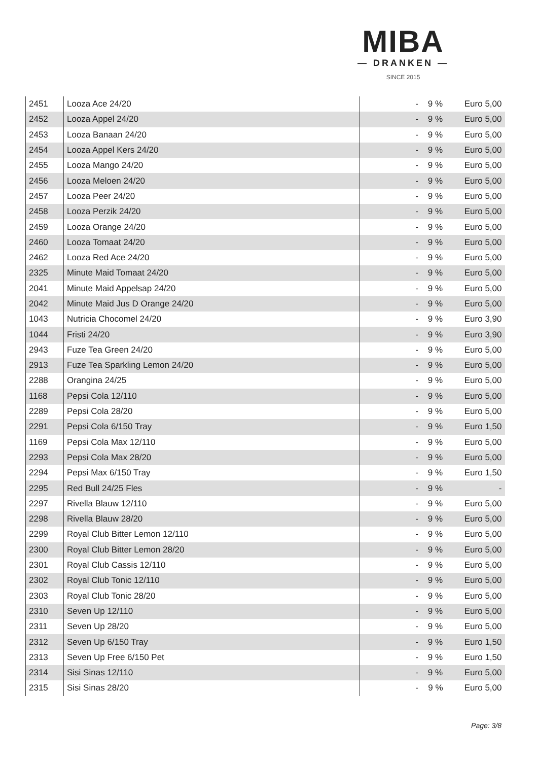MIBA
— DRANKEN —
SINCE 2015
| 2451 | Looza Ace 24/20 | - | 9 % | Euro 5,00 |
| 2452 | Looza Appel 24/20 | - | 9 % | Euro 5,00 |
| 2453 | Looza Banaan 24/20 | - | 9 % | Euro 5,00 |
| 2454 | Looza Appel Kers 24/20 | - | 9 % | Euro 5,00 |
| 2455 | Looza Mango 24/20 | - | 9 % | Euro 5,00 |
| 2456 | Looza Meloen 24/20 | - | 9 % | Euro 5,00 |
| 2457 | Looza Peer 24/20 | - | 9 % | Euro 5,00 |
| 2458 | Looza Perzik 24/20 | - | 9 % | Euro 5,00 |
| 2459 | Looza Orange 24/20 | - | 9 % | Euro 5,00 |
| 2460 | Looza Tomaat 24/20 | - | 9 % | Euro 5,00 |
| 2462 | Looza Red Ace 24/20 | - | 9 % | Euro 5,00 |
| 2325 | Minute Maid Tomaat 24/20 | - | 9 % | Euro 5,00 |
| 2041 | Minute Maid Appelsap 24/20 | - | 9 % | Euro 5,00 |
| 2042 | Minute Maid Jus D Orange 24/20 | - | 9 % | Euro 5,00 |
| 1043 | Nutricia Chocomel 24/20 | - | 9 % | Euro 3,90 |
| 1044 | Fristi 24/20 | - | 9 % | Euro 3,90 |
| 2943 | Fuze Tea Green 24/20 | - | 9 % | Euro 5,00 |
| 2913 | Fuze Tea Sparkling Lemon 24/20 | - | 9 % | Euro 5,00 |
| 2288 | Orangina 24/25 | - | 9 % | Euro 5,00 |
| 1168 | Pepsi Cola 12/110 | - | 9 % | Euro 5,00 |
| 2289 | Pepsi Cola 28/20 | - | 9 % | Euro 5,00 |
| 2291 | Pepsi Cola 6/150 Tray | - | 9 % | Euro 1,50 |
| 1169 | Pepsi Cola Max 12/110 | - | 9 % | Euro 5,00 |
| 2293 | Pepsi Cola Max 28/20 | - | 9 % | Euro 5,00 |
| 2294 | Pepsi Max 6/150 Tray | - | 9 % | Euro 1,50 |
| 2295 | Red Bull 24/25 Fles | - | 9 % | - |
| 2297 | Rivella Blauw 12/110 | - | 9 % | Euro 5,00 |
| 2298 | Rivella Blauw 28/20 | - | 9 % | Euro 5,00 |
| 2299 | Royal Club Bitter Lemon 12/110 | - | 9 % | Euro 5,00 |
| 2300 | Royal Club Bitter Lemon 28/20 | - | 9 % | Euro 5,00 |
| 2301 | Royal Club Cassis 12/110 | - | 9 % | Euro 5,00 |
| 2302 | Royal Club Tonic 12/110 | - | 9 % | Euro 5,00 |
| 2303 | Royal Club Tonic 28/20 | - | 9 % | Euro 5,00 |
| 2310 | Seven Up 12/110 | - | 9 % | Euro 5,00 |
| 2311 | Seven Up 28/20 | - | 9 % | Euro 5,00 |
| 2312 | Seven Up 6/150 Tray | - | 9 % | Euro 1,50 |
| 2313 | Seven Up Free 6/150 Pet | - | 9 % | Euro 1,50 |
| 2314 | Sisi Sinas 12/110 | - | 9 % | Euro 5,00 |
| 2315 | Sisi Sinas 28/20 | - | 9 % | Euro 5,00 |
Page: 3/8